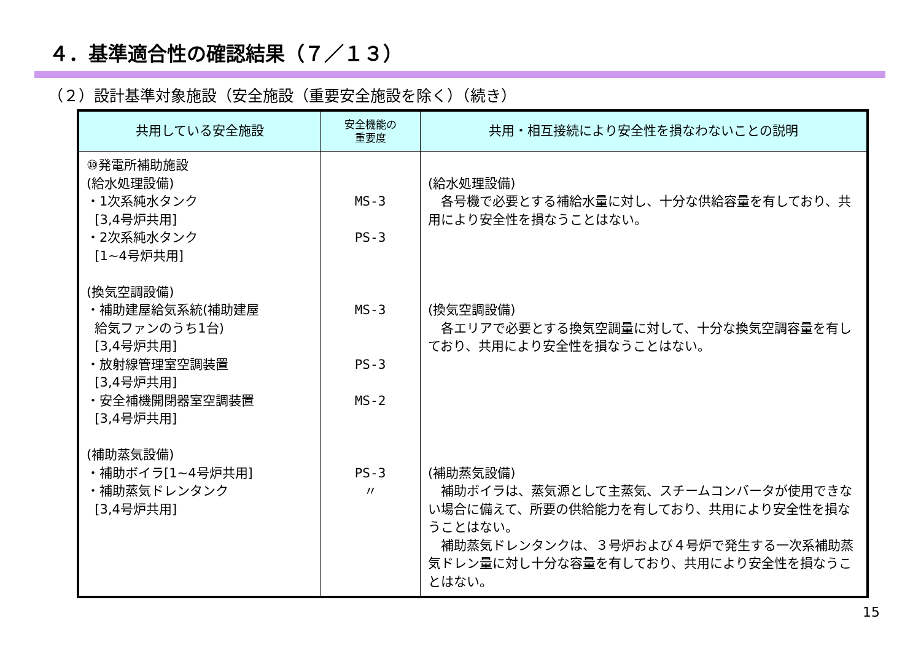４．基準適合性の確認結果（７／１３）
（２）設計基準対象施設（安全施設（重要安全施設を除く）（続き）
| 共用している安全施設 | 安全機能の 重要度 | 共用・相互接続により安全性を損なわないことの説明 |
| --- | --- | --- |
| ⑩発電所補助施設 (給水処理設備) ・1次系純水タンク [3,4号炉共用] ・2次系純水タンク [1~4号炉共用] (換気空調設備) ・補助建屋給気系統(補助建屋 給気ファンのうち1台) [3,4号炉共用] ・放射線管理室空調装置 [3,4号炉共用] ・安全補機開閉器室空調装置 [3,4号炉共用] (補助蒸気設備) ・補助ボイラ[1~4号炉共用] ・補助蒸気ドレンタンク [3,4号炉共用] | MS-3 PS-3 MS-3 PS-3 MS-2 PS-3 〃 | (給水処理設備) 各号機で必要とする補給水量に対し、十分な供給容量を有しており、共用により安全性を損なうことはない。 (換気空調設備) 各エリアで必要とする換気空調量に対して、十分な換気空調容量を有しており、共用により安全性を損なうことはない。 (補助蒸気設備) 補助ボイラは、蒸気源として主蒸気、スチームコンバータが使用できない場合に備えて、所要の供給能力を有しており、共用により安全性を損なうことはない。 補助蒸気ドレンタンクは、３号炉および４号炉で発生する一次系補助蒸気ドレン量に対し十分な容量を有しており、共用により安全性を損なうことはない。 |
15